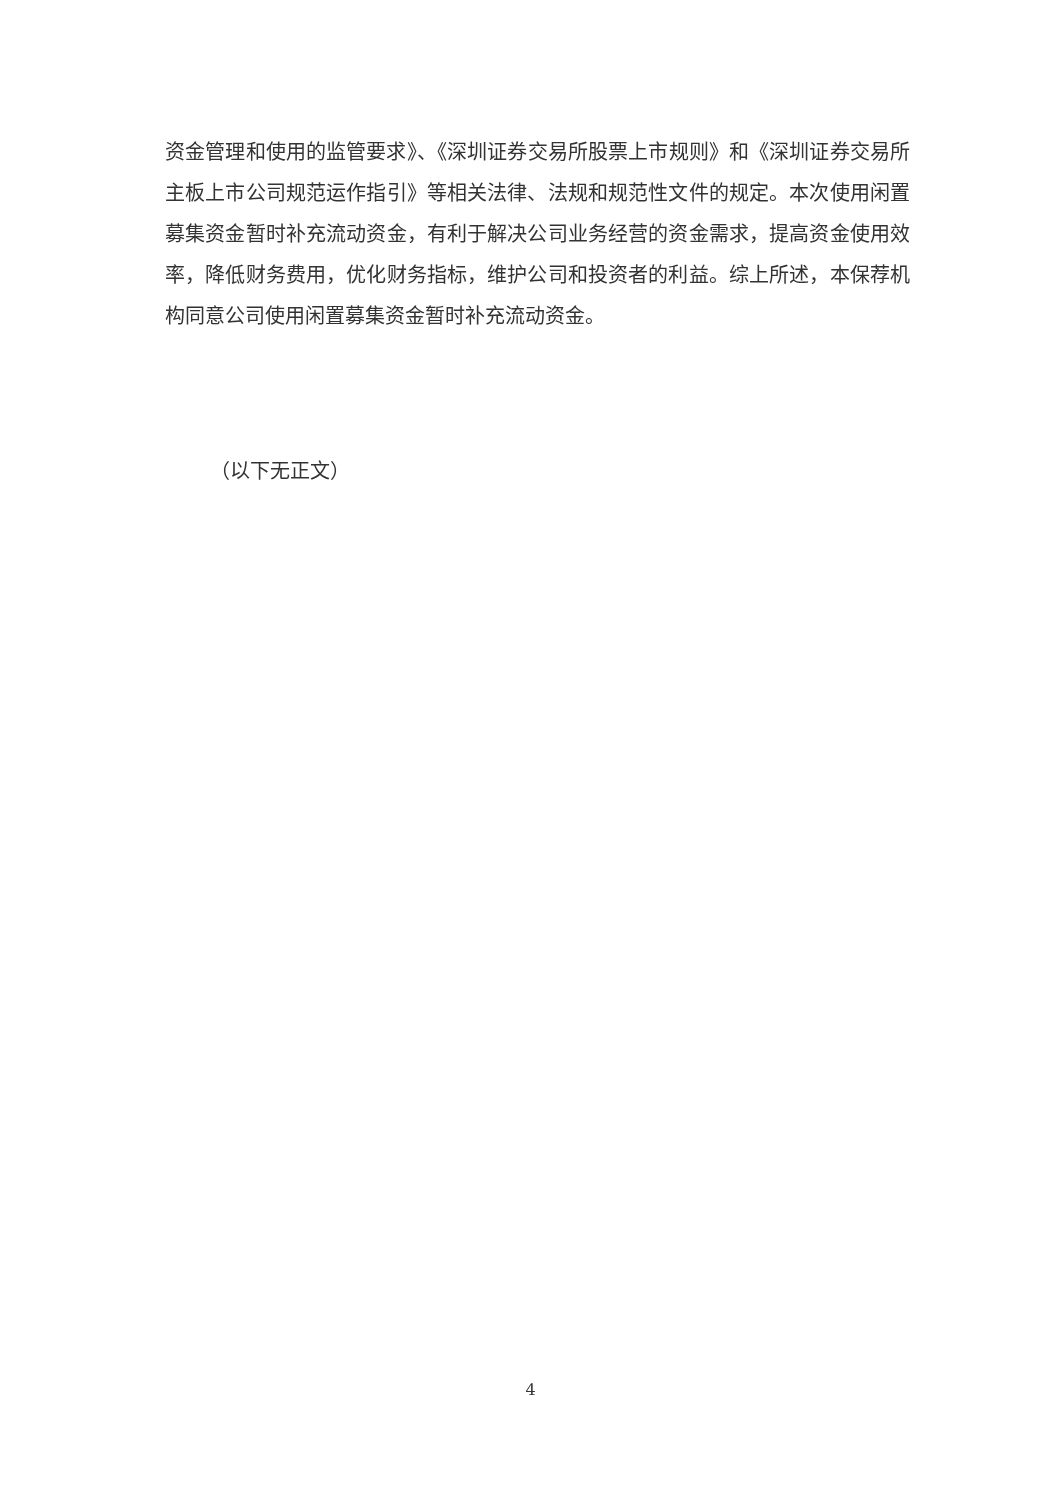资金管理和使用的监管要求》、《深圳证券交易所股票上市规则》和《深圳证券交易所主板上市公司规范运作指引》等相关法律、法规和规范性文件的规定。本次使用闲置募集资金暂时补充流动资金，有利于解决公司业务经营的资金需求，提高资金使用效率，降低财务费用，优化财务指标，维护公司和投资者的利益。综上所述，本保荐机构同意公司使用闲置募集资金暂时补充流动资金。
（以下无正文）
4